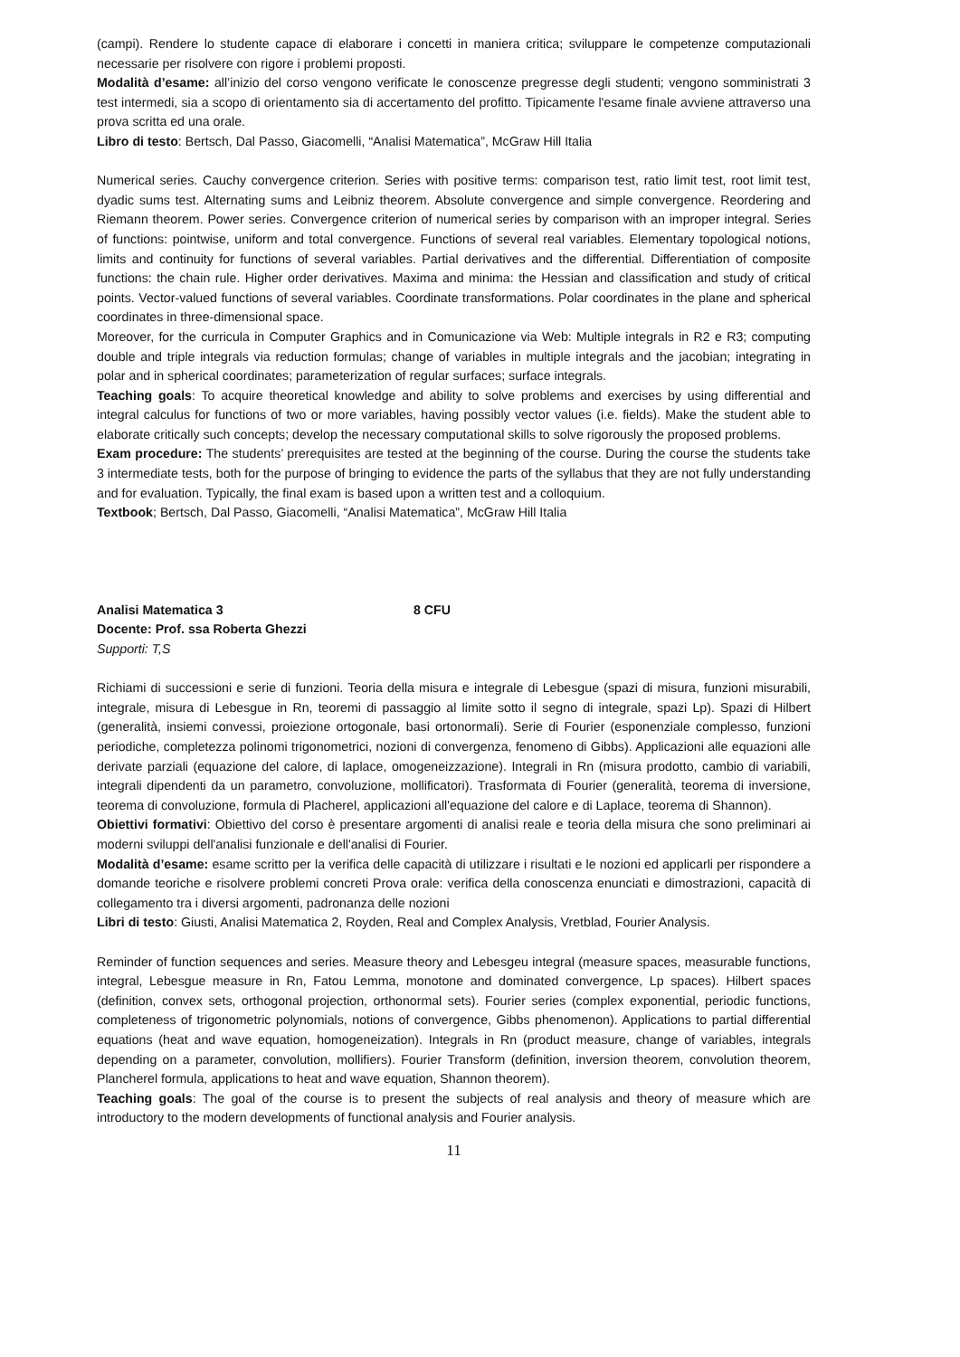(campi). Rendere lo studente capace di elaborare i concetti in maniera critica; sviluppare le competenze computazionali necessarie per risolvere con rigore i problemi proposti.
Modalità d’esame: all’inizio del corso vengono verificate le conoscenze pregresse degli studenti; vengono somministrati 3 test intermedi, sia a scopo di orientamento sia di accertamento del profitto. Tipicamente l'esame finale avviene attraverso una prova scritta ed una orale.
Libro di testo: Bertsch, Dal Passo, Giacomelli, “Analisi Matematica”, McGraw Hill Italia
Numerical series. Cauchy convergence criterion. Series with positive terms: comparison test, ratio limit test, root limit test, dyadic sums test. Alternating sums and Leibniz theorem. Absolute convergence and simple convergence. Reordering and Riemann theorem. Power series. Convergence criterion of numerical series by comparison with an improper integral. Series of functions: pointwise, uniform and total convergence. Functions of several real variables. Elementary topological notions, limits and continuity for functions of several variables. Partial derivatives and the differential. Differentiation of composite functions: the chain rule. Higher order derivatives. Maxima and minima: the Hessian and classification and study of critical points. Vector-valued functions of several variables. Coordinate transformations. Polar coordinates in the plane and spherical coordinates in three-dimensional space.
Moreover, for the curricula in Computer Graphics and in Comunicazione via Web: Multiple integrals in R2 e R3; computing double and triple integrals via reduction formulas; change of variables in multiple integrals and the jacobian; integrating in polar and in spherical coordinates; parameterization of regular surfaces; surface integrals.
Teaching goals: To acquire theoretical knowledge and ability to solve problems and exercises by using differential and integral calculus for functions of two or more variables, having possibly vector values (i.e. fields). Make the student able to elaborate critically such concepts; develop the necessary computational skills to solve rigorously the proposed problems.
Exam procedure: The students’ prerequisites are tested at the beginning of the course. During the course the students take 3 intermediate tests, both for the purpose of bringing to evidence the parts of the syllabus that they are not fully understanding and for evaluation. Typically, the final exam is based upon a written test and a colloquium.
Textbook; Bertsch, Dal Passo, Giacomelli, “Analisi Matematica”, McGraw Hill Italia
Analisi Matematica 3 8 CFU
Docente: Prof. ssa Roberta Ghezzi
Supporti: T,S
Richiami di successioni e serie di funzioni. Teoria della misura e integrale di Lebesgue (spazi di misura, funzioni misurabili, integrale, misura di Lebesgue in Rn, teoremi di passaggio al limite sotto il segno di integrale, spazi Lp). Spazi di Hilbert (generalità, insiemi convessi, proiezione ortogonale, basi ortonormali). Serie di Fourier (esponenziale complesso, funzioni periodiche, completezza polinomi trigonometrici, nozioni di convergenza, fenomeno di Gibbs). Applicazioni alle equazioni alle derivate parziali (equazione del calore, di laplace, omogeneizzazione). Integrali in Rn (misura prodotto, cambio di variabili, integrali dipendenti da un parametro, convoluzione, mollificatori). Trasformata di Fourier (generalità, teorema di inversione, teorema di convoluzione, formula di Placherel, applicazioni all'equazione del calore e di Laplace, teorema di Shannon).
Obiettivi formativi: Obiettivo del corso è presentare argomenti di analisi reale e teoria della misura che sono preliminari ai moderni sviluppi dell'analisi funzionale e dell'analisi di Fourier.
Modalità d’esame: esame scritto per la verifica delle capacità di utilizzare i risultati e le nozioni ed applicarli per rispondere a domande teoriche e risolvere problemi concreti Prova orale: verifica della conoscenza enunciati e dimostrazioni, capacità di collegamento tra i diversi argomenti, padronanza delle nozioni
Libri di testo: Giusti, Analisi Matematica 2, Royden, Real and Complex Analysis, Vretblad, Fourier Analysis.
Reminder of function sequences and series. Measure theory and Lebesgeu integral (measure spaces, measurable functions, integral, Lebesgue measure in Rn, Fatou Lemma, monotone and dominated convergence, Lp spaces). Hilbert spaces (definition, convex sets, orthogonal projection, orthonormal sets). Fourier series (complex exponential, periodic functions, completeness of trigonometric polynomials, notions of convergence, Gibbs phenomenon). Applications to partial differential equations (heat and wave equation, homogeneization). Integrals in Rn (product measure, change of variables, integrals depending on a parameter, convolution, mollifiers). Fourier Transform (definition, inversion theorem, convolution theorem, Plancherel formula, applications to heat and wave equation, Shannon theorem).
Teaching goals: The goal of the course is to present the subjects of real analysis and theory of measure which are introductory to the modern developments of functional analysis and Fourier analysis.
11